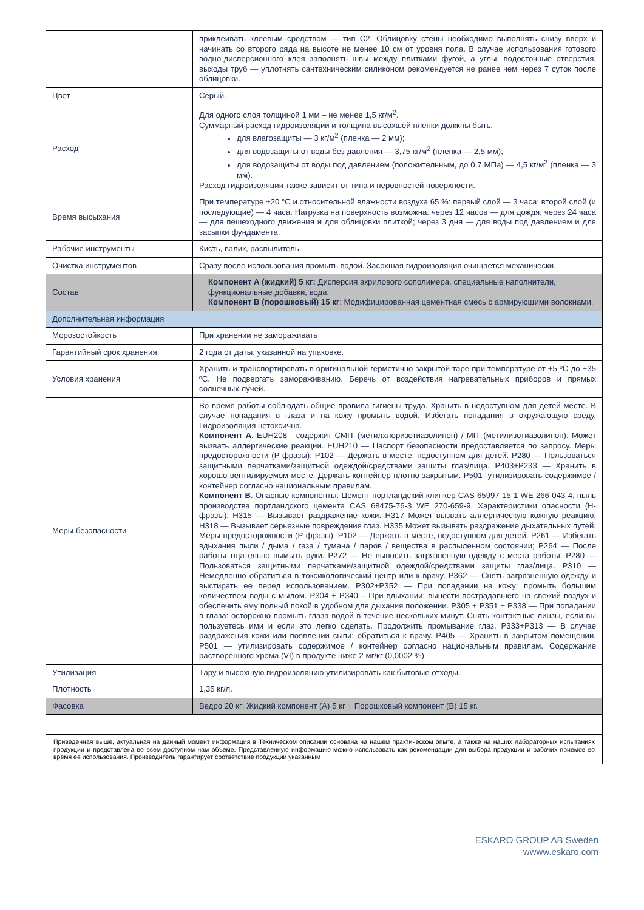| | приклеивать клеевым средством — тип С2. Облицовку стены необходимо выполнять снизу вверх и начинать со второго ряда на высоте не менее 10 см от уровня пола. В случае использования готового водно-дисперсионного клея заполнять швы между плитками фугой, а углы, водосточные отверстия, выходы труб — уплотнять сантехническим силиконом рекомендуется не ранее чем через 7 суток после облицовки. |
| Цвет | Серый. |
| Расход | Для одного слоя толщиной 1 мм – не менее 1,5 кг/м<sup>2</sup>. Суммарный расход гидроизоляции и толщина высохшей пленки должны быть: для влагозащиты — 3 кг/м<sup>2</sup> (пленка — 2 мм); для водозащиты от воды без давления — 3,75 кг/м<sup>2</sup> (пленка — 2,5 мм); для водозащиты от воды под давлением (положительным, до 0,7 МПа) — 4,5 кг/м<sup>2</sup> (пленка — 3 мм). Расход гидроизоляции также зависит от типа и неровностей поверхности. |
| Время высыхания | При температуре +20 °С и относительной влажности воздуха 65 %: первый слой — 3 часа; второй слой (и последующие) — 4 часа. Нагрузка на поверхность возможна: через 12 часов — для дождя; через 24 часа — для пешеходного движения и для облицовки плиткой; через 3 дня — для воды под давлением и для засыпки фундамента. |
| Рабочие инструменты | Кисть, валик, распылитель. |
| Очистка инструментов | Сразу после использования промыть водой. Засохшая гидроизоляция очищается механически. |
| Состав | Компонент А (жидкий) 5 кг: Дисперсия акрилового сополимера, специальные наполнители, функциональные добавки, вода. Компонент В (порошковый) 15 кг : Модифицированная цементная смесь с армирующими волокнами. |
| Дополнительная информация | |
| Морозостойкость | При хранении не замораживать |
| Гарантийный срок хранения | 2 года от даты, указанной на упаковке. |
| Условия хранения | Хранить и транспортировать в оригинальной герметично закрытой таре при температуре от +5 ºС до +35 ºС. Не подвергать замораживанию. Беречь от воздействия нагревательных приборов и прямых солнечных лучей. |
| Меры безопасности | Во время работы соблюдать общие правила гигиены труда. Хранить в недоступном для детей месте. В случае попадания в глаза и на кожу промыть водой. Избегать попадания в окружающую среду. Гидроизоляция нетоксична. Компонент А. EUH208 - содержит CMIT (метилхлоризотиазолинон) / MIT (метилизотиазолинон). Может вызвать аллергические реакции. EUH210 — Паспорт безопасности предоставляется по запросу. Меры предосторожности (Р-фразы): P102 — Держать в месте, недоступном для детей. P280 — Пользоваться защитными перчатками/защитной одеждой/средствами защиты глаз/лица. P403+P233 — Хранить в хорошо вентилируемом месте. Держать контейнер плотно закрытым. P501- утилизировать содержимое / контейнер согласно национальным правилам. Компонент В . Опасные компоненты: Цемент портландский клинкер CAS 65997-15-1 WE 266-043-4, пыль производства портландского цемента CAS 68475-76-3 WE 270-659-9. Характеристики опасности (H-фразы): H315 — Вызывает раздражение кожи. H317 Может вызвать аллергическую кожную реакцию. H318 — Вызывает серьезные повреждения глаз. H335 Может вызывать раздражение дыхательных путей. Меры предосторожности (P-фразы): P102 — Держать в месте, недоступном для детей. P261 — Избегать вдыхания пыли / дыма / газа / тумана / паров / вещества в распыленном состоянии; P264 — После работы тщательно вымыть руки. P272 — Не выносить загрязненную одежду с места работы. P280 — Пользоваться защитными перчатками/защитной одеждой/средствами защиты глаз/лица. P310 — Немедленно обратиться в токсикологический центр или к врачу. P362 — Снять загрязненную одежду и выстирать ее перед использованием. P302+P352 — При попадании на кожу: промыть большим количеством воды с мылом. P304 + P340 – При вдыхании: вынести пострадавшего на свежий воздух и обеспечить ему полный покой в удобном для дыхания положении. P305 + P351 + P338 — При попадании в глаза: осторожно промыть глаза водой в течение нескольких минут. Снять контактные линзы, если вы пользуетесь ими и если это легко сделать. Продолжить промывание глаз. P333+P313 — В случае раздражения кожи или появлении сыпи: обратиться к врачу. P405 — Хранить в закрытом помещении. P501 — утилизировать содержимое / контейнер согласно национальным правилам. Содержание растворенного хрома (VI) в продукте ниже 2 мг/кг (0,0002 %). |
| Утилизация | Тару и высохшую гидроизоляцию утилизировать как бытовые отходы. |
| Плотность | 1,35 кг/л. |
| Фасовка | Ведро 20 кг: Жидкий компонент (А) 5 кг + Порошковый компонент (В) 15 кг. |
| Приведенная выше, актуальная на данный момент информация в Техническом описании основана на нашем практическом опыте, а также на наших лабораторных испытаниях продукции и представлена во всем доступном нам объеме. Представленную информацию можно использовать как рекомендации для выбора продукции и рабочих приемов во время ее использования. Производитель гарантирует соответствие продукции указанным | |
ESKARO GROUP AB Sweden
wwww.eskaro.com